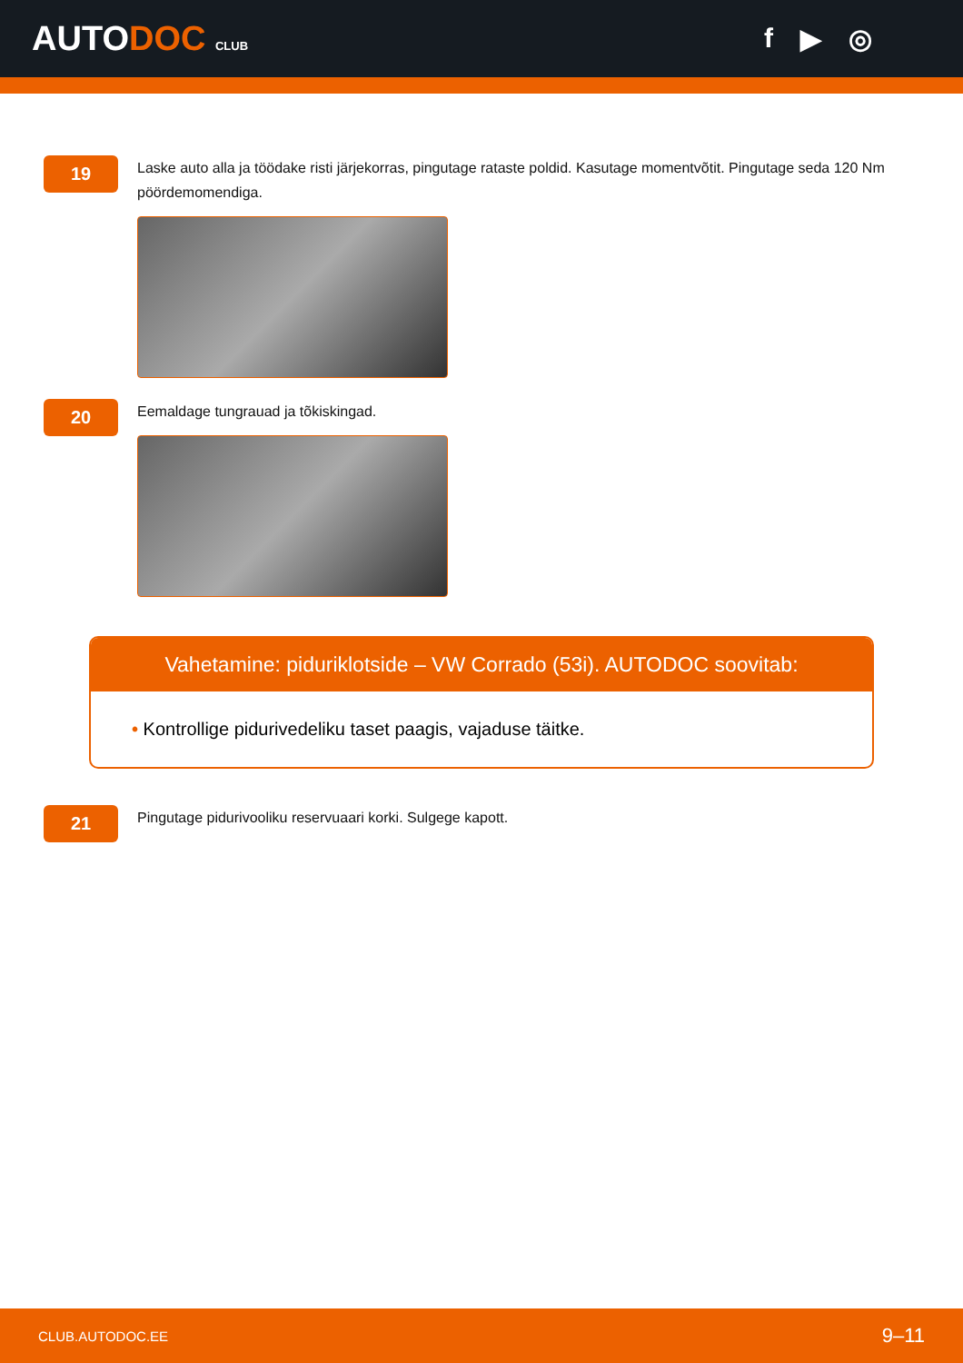AUTODOC CLUB
f ▶ ◎
19
Laske auto alla ja töödake risti järjekorras, pingutage rataste poldid. Kasutage momentvõtit. Pingutage seda 120 Nm pöördemomendiga.
20
Eemaldage tungrauad ja tõkiskingad.
Vahetamine: piduriklotside – VW Corrado (53i). AUTODOC soovitab:
• Kontrollige pidurivedeliku taset paagis, vajaduse täitke.
21
Pingutage pidurivooliku reservuaari korki. Sulgege kapott.
CLUB.AUTODOC.EE 9–11